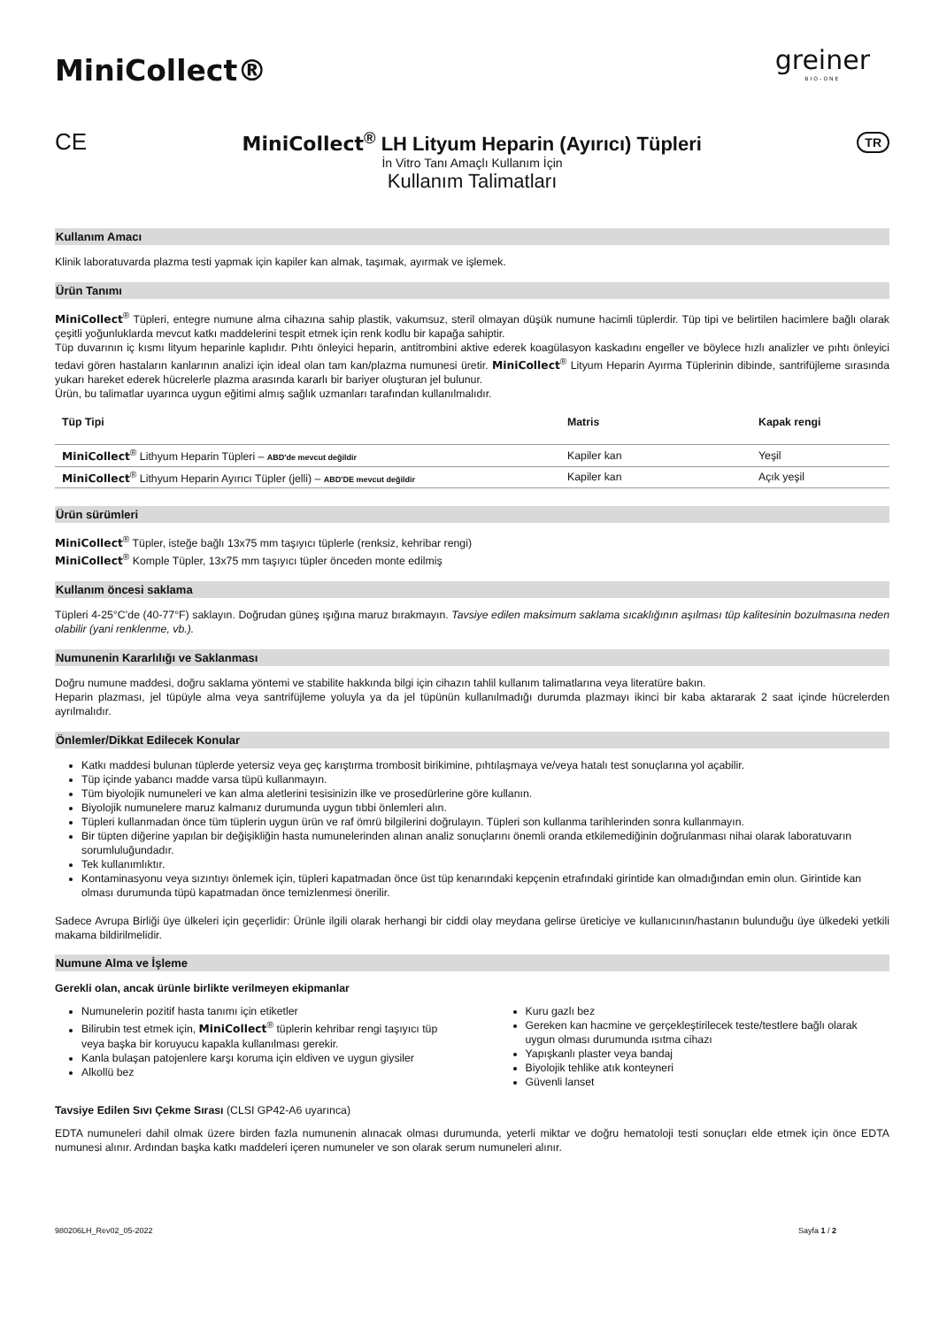MiniCollect®
greiner
BIO-ONE
CE
MiniCollect<sup>®</sup> LH Lityum Heparin (Ayırıcı) Tüpleri
TR
İn Vitro Tanı Amaçlı Kullanım İçin
Kullanım Talimatları
Kullanım Amacı
Klinik laboratuvarda plazma testi yapmak için kapiler kan almak, taşımak, ayırmak ve işlemek.
Ürün Tanımı
MiniCollect<sup>®</sup> Tüpleri, entegre numune alma cihazına sahip plastik, vakumsuz, steril olmayan düşük numune hacimli tüplerdir. Tüp tipi ve belirtilen hacimlere bağlı olarak çeşitli yoğunluklarda mevcut katkı maddelerini tespit etmek için renk kodlu bir kapağa sahiptir.
Tüp duvarının iç kısmı lityum heparinle kaplıdır. Pıhtı önleyici heparin, antitrombini aktive ederek koagülasyon kaskadını engeller ve böylece hızlı analizler ve pıhtı önleyici tedavi gören hastaların kanlarının analizi için ideal olan tam kan/plazma numunesi üretir. MiniCollect<sup>®</sup> Lityum Heparin Ayırma Tüplerinin dibinde, santrifüjleme sırasında yukarı hareket ederek hücrelerle plazma arasında kararlı bir bariyer oluşturan jel bulunur.
Ürün, bu talimatlar uyarınca uygun eğitimi almış sağlık uzmanları tarafından kullanılmalıdır.
| Tüp Tipi | Matris | Kapak rengi |
| --- | --- | --- |
| MiniCollect<sup>®</sup> Lithyum Heparin Tüpleri – ABD'de mevcut değildir | Kapiler kan | Yeşil |
| MiniCollect<sup>®</sup> Lithyum Heparin Ayırıcı Tüpler (jelli) – ABD'DE mevcut değildir | Kapiler kan | Açık yeşil |
Ürün sürümleri
MiniCollect<sup>®</sup> Tüpler, isteğe bağlı 13x75 mm taşıyıcı tüplerle (renksiz, kehribar rengi)
MiniCollect<sup>®</sup> Komple Tüpler, 13x75 mm taşıyıcı tüpler önceden monte edilmiş
Kullanım öncesi saklama
Tüpleri 4-25°C’de (40-77°F) saklayın. Doğrudan güneş ışığına maruz bırakmayın. Tavsiye edilen maksimum saklama sıcaklığının aşılması tüp kalitesinin bozulmasına neden olabilir (yani renklenme, vb.).
Numunenin Kararlılığı ve Saklanması
Doğru numune maddesi, doğru saklama yöntemi ve stabilite hakkında bilgi için cihazın tahlil kullanım talimatlarına veya literatüre bakın.
Heparin plazması, jel tüpüyle alma veya santrifüjleme yoluyla ya da jel tüpünün kullanılmadığı durumda plazmayı ikinci bir kaba aktararak 2 saat içinde hücrelerden ayrılmalıdır.
Önlemler/Dikkat Edilecek Konular
Katkı maddesi bulunan tüplerde yetersiz veya geç karıştırma trombosit birikimine, pıhtılaşmaya ve/veya hatalı test sonuçlarına yol açabilir.
Tüp içinde yabancı madde varsa tüpü kullanmayın.
Tüm biyolojik numuneleri ve kan alma aletlerini tesisinizin ilke ve prosedürlerine göre kullanın.
Biyolojik numunelere maruz kalmanız durumunda uygun tıbbi önlemleri alın.
Tüpleri kullanmadan önce tüm tüplerin uygun ürün ve raf ömrü bilgilerini doğrulayın. Tüpleri son kullanma tarihlerinden sonra kullanmayın.
Bir tüpten diğerine yapılan bir değişikliğin hasta numunelerinden alınan analiz sonuçlarını önemli oranda etkilemediğinin doğrulanması nihai olarak laboratuvarın sorumluluğundadır.
Tek kullanımlıktır.
Kontaminasyonu veya sızıntıyı önlemek için, tüpleri kapatmadan önce üst tüp kenarındaki kepçenin etrafındaki girintide kan olmadığından emin olun. Girintide kan olması durumunda tüpü kapatmadan önce temizlenmesi önerilir.
Sadece Avrupa Birliği üye ülkeleri için geçerlidir: Ürünle ilgili olarak herhangi bir ciddi olay meydana gelirse üreticiye ve kullanıcının/hastanın bulunduğu üye ülkedeki yetkili makama bildirilmelidir.
Numune Alma ve İşleme
Gerekli olan, ancak ürünle birlikte verilmeyen ekipmanlar
Numunelerin pozitif hasta tanımı için etiketler
Bilirubin test etmek için, MiniCollect<sup>®</sup> tüplerin kehribar rengi taşıyıcı tüp veya başka bir koruyucu kapakla kullanılması gerekir.
Kanla bulaşan patojenlere karşı koruma için eldiven ve uygun giysiler
Alkollü bez
Kuru gazlı bez
Gereken kan hacmine ve gerçekleştirilecek teste/testlere bağlı olarak uygun olması durumunda ısıtma cihazı
Yapışkanlı plaster veya bandaj
Biyolojik tehlike atık konteyneri
Güvenli lanset
Tavsiye Edilen Sıvı Çekme Sırası (CLSI GP42-A6 uyarınca)
EDTA numuneleri dahil olmak üzere birden fazla numunenin alınacak olması durumunda, yeterli miktar ve doğru hematoloji testi sonuçları elde etmek için önce EDTA numunesi alınır. Ardından başka katkı maddeleri içeren numuneler ve son olarak serum numuneleri alınır.
980206LH_Rev02_05-2022 Sayfa 1 / 2